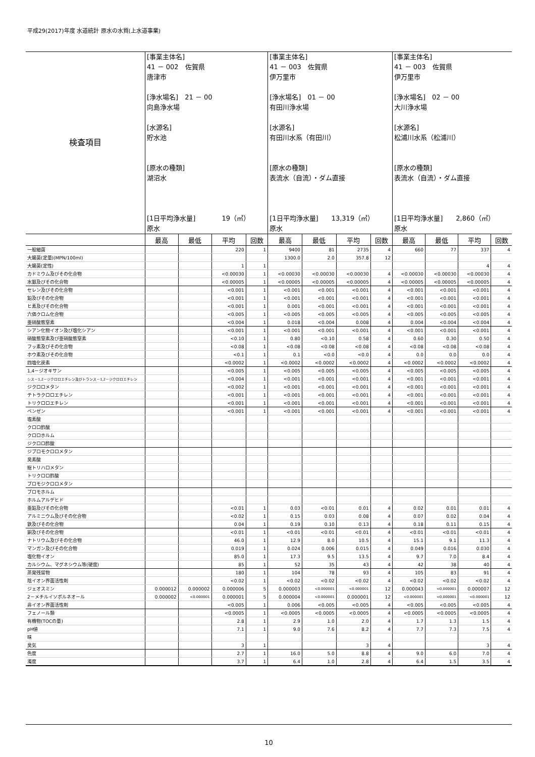平成29(2017)年度 水道統計 原水の水質(上水道事業)
| 検査項目 | [事業主体名] 41 － 002 佐賀県 唐津市 [浄水場名] 21 － 00 向島浄水場 [水源名] 貯水池 [原水の種類] 湖沼水 [1日平均浄水量] 19（㎥） 原水 | | | | [事業主体名] 41 － 003 佐賀県 伊万里市 [浄水場名] 01 － 00 有田川浄水場 [水源名] 有田川水系（有田川） [原水の種類] 表流水（自流）・ダム直接 [1日平均浄水量] 13,319（㎥） 原水 | | | | [事業主体名] 41 － 003 佐賀県 伊万里市 [浄水場名] 02 － 00 大川浄水場 [水源名] 松浦川水系（松浦川） [原水の種類] 表流水（自流）・ダム直接 [1日平均浄水量] 2,860（㎥） 原水 | | | |
| | 最高 | 最低 | 平均 | 回数 | 最高 | 最低 | 平均 | 回数 | 最高 | 最低 | 平均 | 回数 |
| 一般細菌 | | | 220 | 1 | 9400 | 81 | 2735 | 4 | 660 | 77 | 337 | 4 |
| 大腸菌(定量)(MPN/100ml) | | | | | 1300.0 | 2.0 | 357.8 | 12 | | | | |
| 大腸菌(定性) | | | 1 | 1 | | | | | | | 4 | 4 |
| カドミウム及びその化合物 | | | <0.00030 | 1 | <0.00030 | <0.00030 | <0.00030 | 4 | <0.00030 | <0.00030 | <0.00030 | 4 |
| 水銀及びその化合物 | | | <0.00005 | 1 | <0.00005 | <0.00005 | <0.00005 | 4 | <0.00005 | <0.00005 | <0.00005 | 4 |
| セレン及びその化合物 | | | <0.001 | 1 | <0.001 | <0.001 | <0.001 | 4 | <0.001 | <0.001 | <0.001 | 4 |
| 鉛及びその化合物 | | | <0.001 | 1 | <0.001 | <0.001 | <0.001 | 4 | <0.001 | <0.001 | <0.001 | 4 |
| ヒ素及びその化合物 | | | <0.001 | 1 | 0.001 | <0.001 | <0.001 | 4 | <0.001 | <0.001 | <0.001 | 4 |
| 六価クロム化合物 | | | <0.005 | 1 | <0.005 | <0.005 | <0.005 | 4 | <0.005 | <0.005 | <0.005 | 4 |
| 亜硝酸態窒素 | | | <0.004 | 1 | 0.018 | <0.004 | 0.008 | 4 | 0.004 | <0.004 | <0.004 | 4 |
| シアン化物イオン及び塩化シアン | | | <0.001 | 1 | <0.001 | <0.001 | <0.001 | 4 | <0.001 | <0.001 | <0.001 | 4 |
| 硝酸態窒素及び亜硝酸態窒素 | | | <0.10 | 1 | 0.80 | <0.10 | 0.58 | 4 | 0.60 | 0.30 | 0.50 | 4 |
| フッ素及びその化合物 | | | <0.08 | 1 | <0.08 | <0.08 | <0.08 | 4 | <0.08 | <0.08 | <0.08 | 4 |
| ホウ素及びその化合物 | | | <0.1 | 1 | 0.1 | <0.0 | <0.0 | 4 | 0.0 | 0.0 | 0.0 | 4 |
| 四塩化炭素 | | | <0.0002 | 1 | <0.0002 | <0.0002 | <0.0002 | 4 | <0.0002 | <0.0002 | <0.0002 | 4 |
| 1,4－ジオキサン | | | <0.005 | 1 | <0.005 | <0.005 | <0.005 | 4 | <0.005 | <0.005 | <0.005 | 4 |
| シス－1,2－ジクロロエチレン及びトランス－1,2－ジクロロエチレン | | | <0.004 | 1 | <0.001 | <0.001 | <0.001 | 4 | <0.001 | <0.001 | <0.001 | 4 |
| ジクロロメタン | | | <0.002 | 1 | <0.001 | <0.001 | <0.001 | 4 | <0.001 | <0.001 | <0.001 | 4 |
| テトラクロロエチレン | | | <0.001 | 1 | <0.001 | <0.001 | <0.001 | 4 | <0.001 | <0.001 | <0.001 | 4 |
| トリクロロエチレン | | | <0.001 | 1 | <0.001 | <0.001 | <0.001 | 4 | <0.001 | <0.001 | <0.001 | 4 |
| ベンゼン | | | <0.001 | 1 | <0.001 | <0.001 | <0.001 | 4 | <0.001 | <0.001 | <0.001 | 4 |
| 塩素酸 | | | | | | | | | | | | |
| クロロ酢酸 | | | | | | | | | | | | |
| クロロホルム | | | | | | | | | | | | |
| ジクロロ酢酸 | | | | | | | | | | | | |
| ジブロモクロロメタン | | | | | | | | | | | | |
| 臭素酸 | | | | | | | | | | | | |
| 総トリハロメタン | | | | | | | | | | | | |
| トリクロロ酢酸 | | | | | | | | | | | | |
| ブロモジクロロメタン | | | | | | | | | | | | |
| ブロモホルム | | | | | | | | | | | | |
| ホルムアルデヒド | | | | | | | | | | | | |
| 亜鉛及びその化合物 | | | <0.01 | 1 | 0.03 | <0.01 | 0.01 | 4 | 0.02 | 0.01 | 0.01 | 4 |
| アルミニウム及びその化合物 | | | <0.02 | 1 | 0.15 | 0.03 | 0.08 | 4 | 0.07 | 0.02 | 0.04 | 4 |
| 鉄及びその化合物 | | | 0.04 | 1 | 0.19 | 0.10 | 0.13 | 4 | 0.18 | 0.11 | 0.15 | 4 |
| 銅及びその化合物 | | | <0.01 | 1 | <0.01 | <0.01 | <0.01 | 4 | <0.01 | <0.01 | <0.01 | 4 |
| ナトリウム及びその化合物 | | | 46.0 | 1 | 12.9 | 8.0 | 10.5 | 4 | 15.1 | 9.1 | 11.3 | 4 |
| マンガン及びその化合物 | | | 0.019 | 1 | 0.024 | 0.006 | 0.015 | 4 | 0.049 | 0.016 | 0.030 | 4 |
| 塩化物イオン | | | 85.0 | 1 | 17.3 | 9.5 | 13.5 | 4 | 9.7 | 7.0 | 8.4 | 4 |
| カルシウム、マグネシウム等(硬度) | | | 85 | 1 | 52 | 35 | 43 | 4 | 42 | 38 | 40 | 4 |
| 蒸発残留物 | | | 180 | 1 | 104 | 78 | 93 | 4 | 105 | 83 | 91 | 4 |
| 陰イオン界面活性剤 | | | <0.02 | 1 | <0.02 | <0.02 | <0.02 | 4 | <0.02 | <0.02 | <0.02 | 4 |
| ジェオスミン | 0.000012 | 0.000002 | 0.000006 | 5 | 0.000003 | <0.000001 | <0.000001 | 12 | 0.000043 | <0.000001 | 0.000007 | 12 |
| 2－メチルイソボルネオール | 0.000002 | <0.000001 | 0.000001 | 5 | 0.000004 | <0.000001 | 0.000001 | 12 | <0.000001 | <0.000001 | <0.000001 | 12 |
| 非イオン界面活性剤 | | | <0.005 | 1 | 0.006 | <0.005 | <0.005 | 4 | <0.005 | <0.005 | <0.005 | 4 |
| フェノール類 | | | <0.0005 | 1 | <0.0005 | <0.0005 | <0.0005 | 4 | <0.0005 | <0.0005 | <0.0005 | 4 |
| 有機物(TOCの量) | | | 2.8 | 1 | 2.9 | 1.0 | 2.0 | 4 | 1.7 | 1.3 | 1.5 | 4 |
| pH値 | | | 7.1 | 1 | 9.0 | 7.6 | 8.2 | 4 | 7.7 | 7.3 | 7.5 | 4 |
| 味 | | | | | | | | | | | | |
| 臭気 | | | 3 | 1 | | | 3 | 4 | | | 3 | 4 |
| 色度 | | | 2.7 | 1 | 16.0 | 5.0 | 8.8 | 4 | 9.0 | 6.0 | 7.0 | 4 |
| 濁度 | | | 3.7 | 1 | 6.4 | 1.0 | 2.8 | 4 | 6.4 | 1.5 | 3.5 | 4 |
10